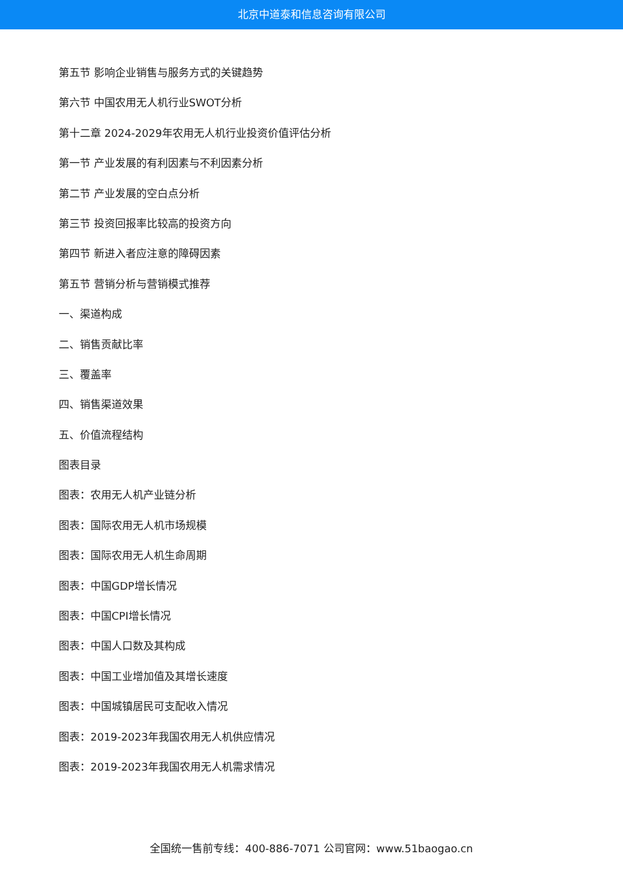北京中道泰和信息咨询有限公司
第五节 影响企业销售与服务方式的关键趋势
第六节 中国农用无人机行业SWOT分析
第十二章 2024-2029年农用无人机行业投资价值评估分析
第一节 产业发展的有利因素与不利因素分析
第二节 产业发展的空白点分析
第三节 投资回报率比较高的投资方向
第四节 新进入者应注意的障碍因素
第五节 营销分析与营销模式推荐
一、渠道构成
二、销售贡献比率
三、覆盖率
四、销售渠道效果
五、价值流程结构
图表目录
图表：农用无人机产业链分析
图表：国际农用无人机市场规模
图表：国际农用无人机生命周期
图表：中国GDP增长情况
图表：中国CPI增长情况
图表：中国人口数及其构成
图表：中国工业增加值及其增长速度
图表：中国城镇居民可支配收入情况
图表：2019-2023年我国农用无人机供应情况
图表：2019-2023年我国农用无人机需求情况
全国统一售前专线：400-886-7071 公司官网：www.51baogao.cn